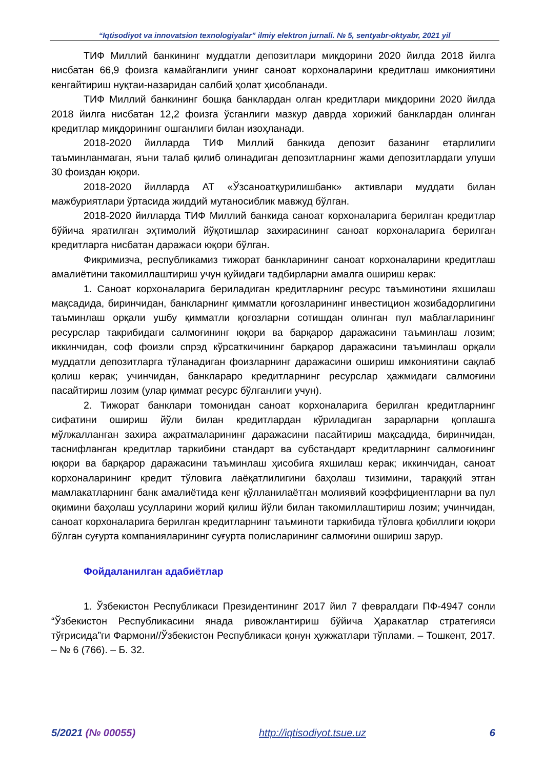“Iqtisodiyot va innovatsion texnologiyalar” ilmiy elektron jurnali. № 5, sentyabr-oktyabr, 2021 yil
ТИФ Миллий банкининг муддатли депозитлари миқдорини 2020 йилда 2018 йилга нисбатан 66,9 фоизга камайганлиги унинг саноат корхоналарини кредитлаш имкониятини кенгайтириш нуқтаи-назаридан салбий ҳолат ҳисобланади.
ТИФ Миллий банкининг бошқа банклардан олган кредитлари миқдорини 2020 йилда 2018 йилга нисбатан 12,2 фоизга ўсганлиги мазкур даврда хорижий банклардан олинган кредитлар миқдорининг ошганлиги билан изоҳланади.
2018-2020 йилларда ТИФ Миллий банкида депозит базанинг етарлилиги таъминланмаган, яъни талаб қилиб олинадиган депозитларнинг жами депозитлардаги улуши 30 фоиздан юқори.
2018-2020 йилларда АТ «Ўзсаноатқурилишбанк» активлари муддати билан мажбуриятлари ўртасида жиддий мутаносиблик мавжуд бўлган.
2018-2020 йилларда ТИФ Миллий банкида саноат корхоналарига берилган кредитлар бўйича яратилган эҳтимолий йўқотишлар захирасининг саноат корхоналарига берилган кредитларга нисбатан даражаси юқори бўлган.
Фикримизча, республикамиз тижорат банкларининг саноат корхоналарини кредитлаш амалиётини такомиллаштириш учун қуйидаги тадбирларни амалга ошириш керак:
1. Саноат корхоналарига бериладиган кредитларнинг ресурс таъминотини яхшилаш мақсадида, биринчидан, банкларнинг қимматли қоғозларининг инвестицион жозибадорлигини таъминлаш орқали ушбу қимматли қоғозларни сотишдан олинган пул маблағларининг ресурслар такрибидаги салмоғининг юқори ва барқарор даражасини таъминлаш лозим; иккинчидан, соф фоизли спрэд кўрсаткичининг барқарор даражасини таъминлаш орқали муддатли депозитларга тўланадиган фоизларнинг даражасини ошириш имкониятини сақлаб қолиш керак; учинчидан, банклараро кредитларнинг ресурслар ҳажмидаги салмоғини пасайтириш лозим (улар қиммат ресурс бўлганлиги учун).
2. Тижорат банклари томонидан саноат корхоналарига берилган кредитларнинг сифатини ошириш йўли билан кредитлардан кўриладиган зарарларни қоплашга мўлжалланган захира ажратмаларининг даражасини пасайтириш мақсадида, биринчидан, таснифланган кредитлар таркибини стандарт ва субстандарт кредитларнинг салмоғининг юқори ва барқарор даражасини таъминлаш ҳисобига яхшилаш керак; иккинчидан, саноат корхоналарининг кредит тўловига лаёқатлилигини баҳолаш тизимини, тараққий этган мамлакатларнинг банк амалиётида кенг қўлланилаётган молиявий коэффициентларни ва пул оқимини баҳолаш усулларини жорий қилиш йўли билан такомиллаштириш лозим; учинчидан, саноат корхоналарига берилган кредитларнинг таъминоти таркибида тўловга қобиллиги юқори бўлган суғурта компанияларининг суғурта полисларининг салмоғини ошириш зарур.
Фойдаланилган адабиётлар
1. Ўзбекистон Республикаси Президентининг 2017 йил 7 февралдаги ПФ-4947 сонли “Ўзбекистон Республикасини янада ривожлантириш бўйича Ҳаракатлар стратегияси тўғрисида”ги Фармони//Ўзбекистон Республикаси қонун ҳужжатлари тўплами. – Тошкент, 2017. – № 6 (766). – Б. 32.
5/2021 (№ 00055) http://iqtisodiyot.tsue.uz 6